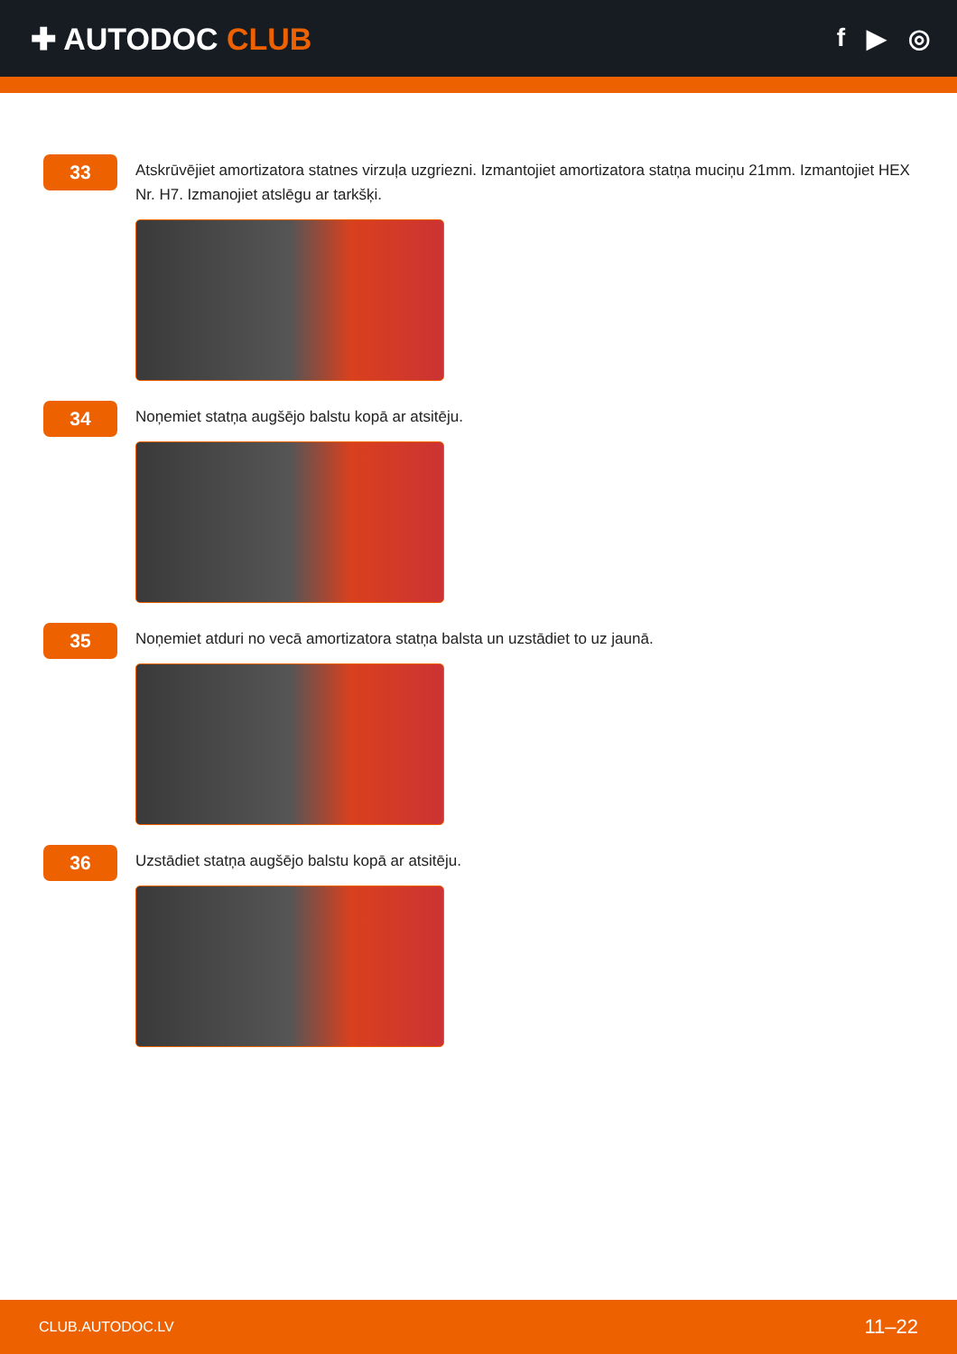✚ AUTODOC CLUB
f ▶ ◎
33
Atskrūvējiet amortizatora statnes virzuļa uzgriezni. Izmantojiet amortizatora statņa muciņu 21mm. Izmantojiet HEX Nr. H7. Izmanojiet atslēgu ar tarkšķi.
34
Noņemiet statņa augšējo balstu kopā ar atsitēju.
35
Noņemiet atduri no vecā amortizatora statņa balsta un uzstādiet to uz jaunā.
36
Uzstādiet statņa augšējo balstu kopā ar atsitēju.
CLUB.AUTODOC.LV 11–22